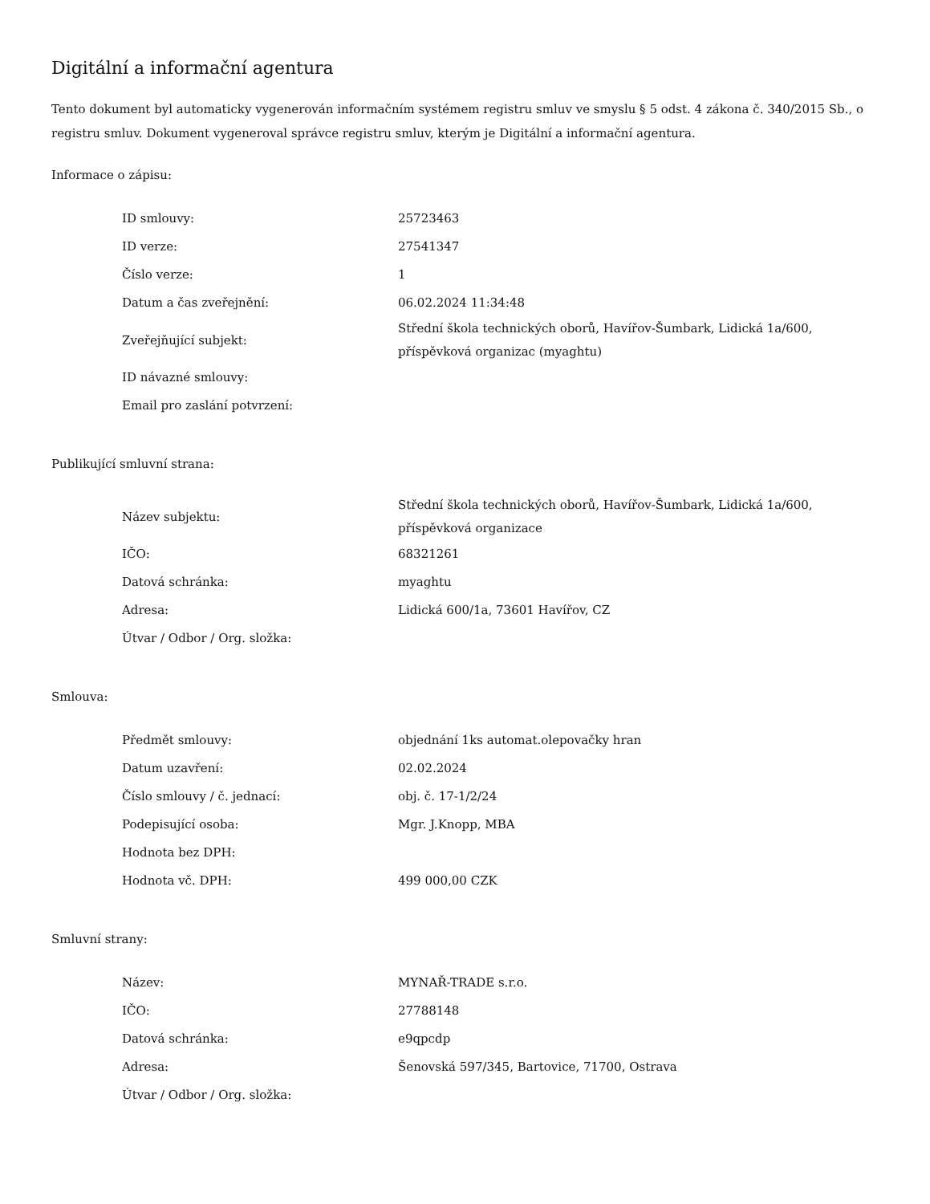Digitální a informační agentura
Tento dokument byl automaticky vygenerován informačním systémem registru smluv ve smyslu § 5 odst. 4 zákona č. 340/2015 Sb., o registru smluv. Dokument vygeneroval správce registru smluv, kterým je Digitální a informační agentura.
Informace o zápisu:
| ID smlouvy: | 25723463 |
| ID verze: | 27541347 |
| Číslo verze: | 1 |
| Datum a čas zveřejnění: | 06.02.2024 11:34:48 |
| Zveřejňující subjekt: | Střední škola technických oborů, Havířov-Šumbark, Lidická 1a/600, příspěvková organizac (myaghtu) |
| ID návazné smlouvy: | |
| Email pro zaslání potvrzení: | |
Publikující smluvní strana:
| Název subjektu: | Střední škola technických oborů, Havířov-Šumbark, Lidická 1a/600, příspěvková organizace |
| IČO: | 68321261 |
| Datová schránka: | myaghtu |
| Adresa: | Lidická 600/1a, 73601 Havířov, CZ |
| Útvar / Odbor / Org. složka: | |
Smlouva:
| Předmět smlouvy: | objednání 1ks automat.olepovačky hran |
| Datum uzavření: | 02.02.2024 |
| Číslo smlouvy / č. jednací: | obj. č. 17-1/2/24 |
| Podepisující osoba: | Mgr. J.Knopp, MBA |
| Hodnota bez DPH: | |
| Hodnota vč. DPH: | 499 000,00 CZK |
Smluvní strany:
| Název: | MYNAŘ-TRADE s.r.o. |
| IČO: | 27788148 |
| Datová schránka: | e9qpcdp |
| Adresa: | Šenovská 597/345, Bartovice, 71700, Ostrava |
| Útvar / Odbor / Org. složka: | |